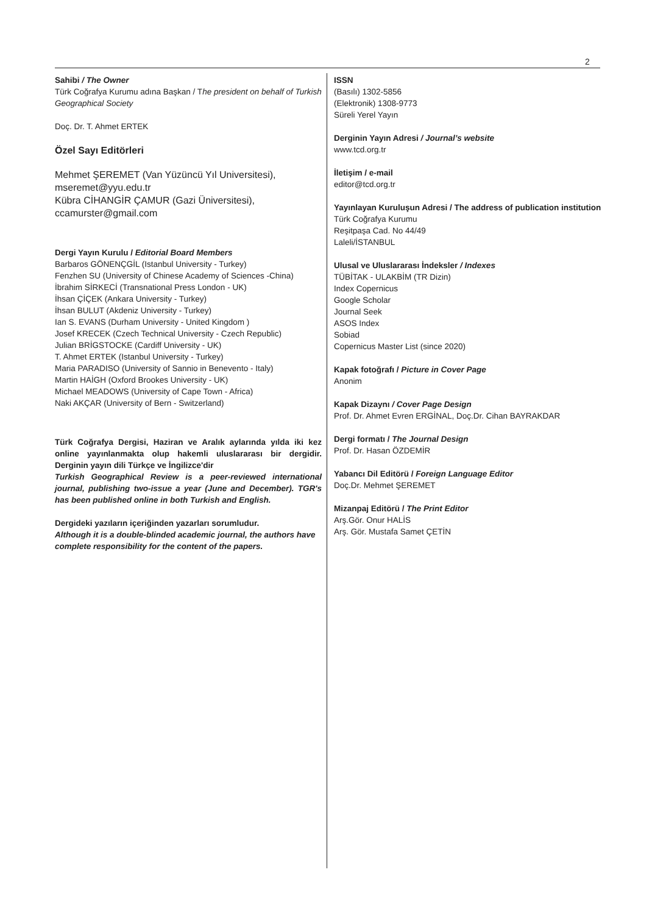2
Sahibi / The Owner
Türk Coğrafya Kurumu adına Başkan / The president on behalf of Turkish Geographical Society
Doç. Dr. T. Ahmet ERTEK
Özel Sayı Editörleri
Mehmet ŞEREMET (Van Yüzüncü Yıl Universitesi),
mseremet@yyu.edu.tr
Kübra CİHANGİR ÇAMUR (Gazi Üniversitesi),
ccamurster@gmail.com
Dergi Yayın Kurulu / Editorial Board Members
Barbaros GÖNENÇGİL (Istanbul University - Turkey)
Fenzhen SU (University of Chinese Academy of Sciences -China)
İbrahim SİRKECİ (Transnational Press London - UK)
İhsan ÇİÇEK (Ankara University - Turkey)
İhsan BULUT (Akdeniz University - Turkey)
Ian S. EVANS (Durham University - United Kingdom )
Josef KRECEK (Czech Technical University - Czech Republic)
Julian BRİGSTOCKE (Cardiff University - UK)
T. Ahmet ERTEK (Istanbul University - Turkey)
Maria PARADISO (University of Sannio in Benevento - Italy)
Martin HAİGH (Oxford Brookes University - UK)
Michael MEADOWS (University of Cape Town - Africa)
Naki AKÇAR (University of Bern - Switzerland)
Türk Coğrafya Dergisi, Haziran ve Aralık aylarında yılda iki kez online yayınlanmakta olup hakemli uluslararası bir dergidir. Derginin yayın dili Türkçe ve İngilizce'dir
Turkish Geographical Review is a peer-reviewed international journal, publishing two-issue a year (June and December). TGR's has been published online in both Turkish and English.
Dergideki yazıların içeriğinden yazarları sorumludur.
Although it is a double-blinded academic journal, the authors have complete responsibility for the content of the papers.
ISSN
(Basılı) 1302-5856
(Elektronik) 1308-9773
Süreli Yerel Yayın
Derginin Yayın Adresi / Journal’s website
www.tcd.org.tr
İletişim / e-mail
editor@tcd.org.tr
Yayınlayan Kuruluşun Adresi / The address of publication institution
Türk Coğrafya Kurumu
Reşitpaşa Cad. No 44/49
Laleli/İSTANBUL
Ulusal ve Uluslararası İndeksler / Indexes
TÜBİTAK - ULAKBİM (TR Dizin)
Index Copernicus
Google Scholar
Journal Seek
ASOS Index
Sobiad
Copernicus Master List (since 2020)
Kapak fotoğrafı / Picture in Cover Page
Anonim
Kapak Dizaynı / Cover Page Design
Prof. Dr. Ahmet Evren ERGİNAL, Doç.Dr. Cihan BAYRAKDAR
Dergi formatı / The Journal Design
Prof. Dr. Hasan ÖZDEMİR
Yabancı Dil Editörü / Foreign Language Editor
Doç.Dr. Mehmet ŞEREMET
Mizanpaj Editörü / The Print Editor
Arş.Gör. Onur HALİS
Arş. Gör. Mustafa Samet ÇETİN